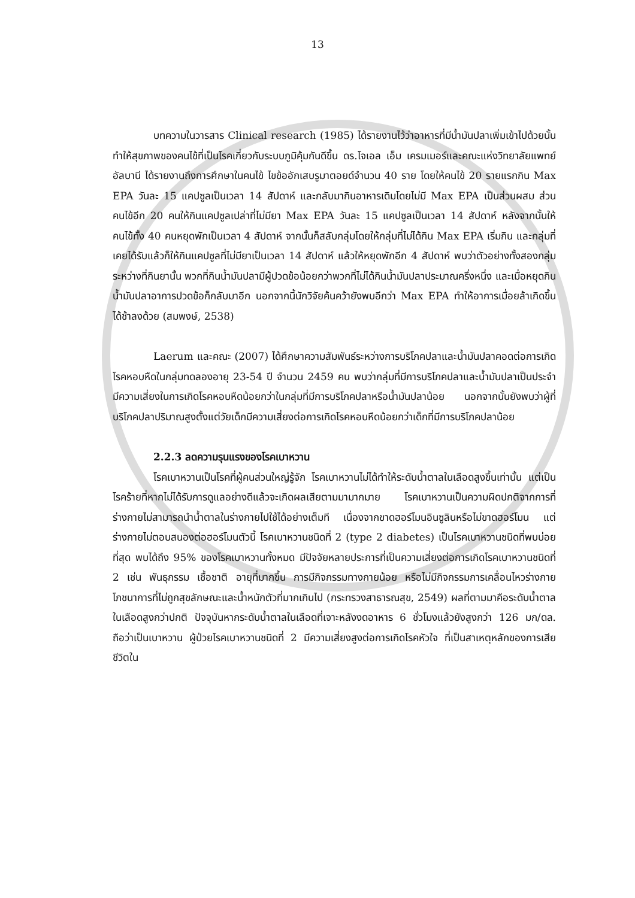13
บทความในวารสาร Clinical research (1985) ได้รายงานไว้ว่าอาหารที่มีน้ำมันปลาเพิ่มเข้าไปด้วยนั้น ทำให้สุขภาพของคนไข้ที่เป็นโรคเกี่ยวกับระบบภูมิคุ้มกันดีขึ้น ดร.โจเอล เอ็ม เครมเมอร์และคณะแห่งวิทยาลัยแพทย์อัลบานี ได้รายงานถึงการศึกษาในคนไข้ ไขข้ออักเสบรูมาตอยด์จำนวน 40 ราย โดยให้คนไข้ 20 รายแรกกิน Max EPA วันละ 15 แคปซูลเป็นเวลา 14 สัปดาห์ และกลับมากินอาหารเดิมโดยไม่มี Max EPA เป็นส่วนผสม ส่วนคนไข้อีก 20 คนให้กินแคปซูลเปล่าที่ไม่มียา Max EPA วันละ 15 แคปซูลเป็นเวลา 14 สัปดาห์ หลังจากนั้นให้คนไข้ทั้ง 40 คนหยุดพักเป็นเวลา 4 สัปดาห์ จากนั้นก็สลับกลุ่มโดยให้กลุ่มที่ไม่ได้กิน Max EPA เริ่มกิน และกลุ่มที่เคยได้รับแล้วก็ให้กินแคปซูลที่ไม่มียาเป็นเวลา 14 สัปดาห์ แล้วให้หยุดพักอีก 4 สัปดาห์ พบว่าตัวอย่างทั้งสองกลุ่มระหว่างที่กินยานั้น พวกที่กินน้ำมันปลามีผู้ปวดข้อน้อยกว่าพวกที่ไม่ได้กินน้ำมันปลาประมาณครึ่งหนึ่ง และเมื่อหยุดกินน้ำมันปลาอาการปวดข้อก็กลับมาอีก นอกจากนี้นักวิจัยค้นคว้ายังพบอีกว่า Max EPA ทำให้อาการเมื่อยล้าเกิดขึ้นได้ช้าลงด้วย (สมพงษ์, 2538)
Laerum และคณะ (2007) ได้ศึกษาความสัมพันธ์ระหว่างการบริโภคปลาและน้ำมันปลาคอดต่อการเกิดโรคหอบหืดในกลุ่มทดลองอายุ 23-54 ปี จำนวน 2459 คน พบว่ากลุ่มที่มีการบริโภคปลาและน้ำมันปลาเป็นประจำ มีความเสี่ยงในการเกิดโรคหอบหืดน้อยกว่าในกลุ่มที่มีการบริโภคปลาหรือน้ำมันปลาน้อย นอกจากนั้นยังพบว่าผู้ที่บริโภคปลาปริมาณสูงตั้งแต่วัยเด็กมีความเสี่ยงต่อการเกิดโรคหอบหืดน้อยกว่าเด็กที่มีการบริโภคปลาน้อย
2.2.3 ลดความรุนแรงของโรคเบาหวาน
โรคเบาหวานเป็นโรคที่ผู้คนส่วนใหญ่รู้จัก โรคเบาหวานไม่ได้ทำให้ระดับน้ำตาลในเลือดสูงขึ้นเท่านั้น แต่เป็นโรคร้ายที่หากไม่ได้รับการดูแลอย่างดีแล้วจะเกิดผลเสียตามมามากมาย โรคเบาหวานเป็นความผิดปกติจากการที่ร่างกายไม่สามารถนำน้ำตาลในร่างกายไปใช้ได้อย่างเต็มที เนื่องจากขาดฮอร์โมนอินซูลินหรือไม่ขาดฮอร์โมน แต่ร่างกายไม่ตอบสนองต่อฮอร์โมนตัวนี้ โรคเบาหวานชนิดที่ 2 (type 2 diabetes) เป็นโรคเบาหวานชนิดที่พบบ่อยที่สุด พบได้ถึง 95% ของโรคเบาหวานทั้งหมด มีปัจจัยหลายประการที่เป็นความเสี่ยงต่อการเกิดโรคเบาหวานชนิดที่ 2 เช่น พันธุกรรม เชื้อชาติ อายุที่มากขึ้น การมีกิจกรรมทางกายน้อย หรือไม่มีกิจกรรมการเคลื่อนไหวร่างกาย โภชนาการที่ไม่ถูกสุขลักษณะและน้ำหนักตัวที่มากเกินไป (กระทรวงสาธารณสุข, 2549) ผลที่ตามมาคือระดับน้ำตาลในเลือดสูงกว่าปกติ ปัจจุบันหากระดับน้ำตาลในเลือดที่เจาะหลังงดอาหาร 6 ชั่วโมงแล้วยังสูงกว่า 126 มก/ดล. ถือว่าเป็นเบาหวาน ผู้ป่วยโรคเบาหวานชนิดที่ 2 มีความเสี่ยงสูงต่อการเกิดโรคหัวใจ ที่เป็นสาเหตุหลักของการเสียชีวิตใน